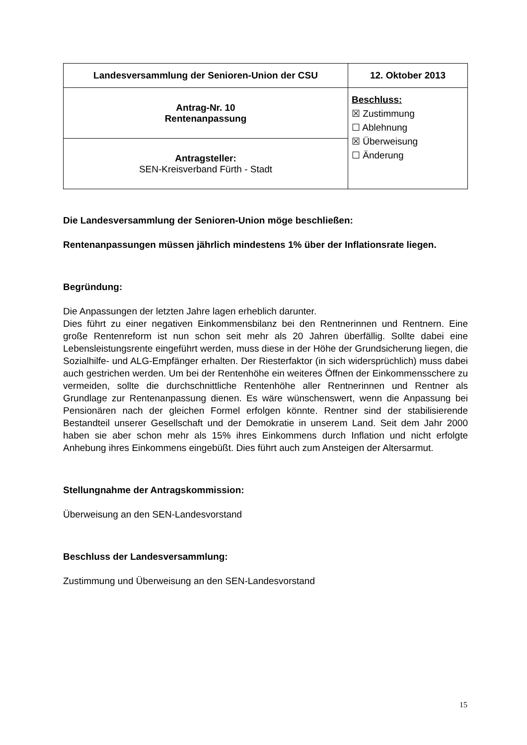| Landesversammlung der Senioren-Union der CSU | 12. Oktober 2013 |
| Antrag-Nr. 10 Rentenanpassung | Beschluss: ☒ Zustimmung ☐ Ablehnung ☒ Überweisung ☐ Änderung |
| Antragsteller: SEN-Kreisverband Fürth - Stadt | |
Die Landesversammlung der Senioren-Union möge beschließen:
Rentenanpassungen müssen jährlich mindestens 1% über der Inflationsrate liegen.
Begründung:
Die Anpassungen der letzten Jahre lagen erheblich darunter.
Dies führt zu einer negativen Einkommensbilanz bei den Rentnerinnen und Rentnern. Eine große Rentenreform ist nun schon seit mehr als 20 Jahren überfällig. Sollte dabei eine Lebensleistungsrente eingeführt werden, muss diese in der Höhe der Grundsicherung liegen, die Sozialhilfe- und ALG-Empfänger erhalten. Der Riesterfaktor (in sich widersprüchlich) muss dabei auch gestrichen werden. Um bei der Rentenhöhe ein weiteres Öffnen der Einkommensschere zu vermeiden, sollte die durchschnittliche Rentenhöhe aller Rentnerinnen und Rentner als Grundlage zur Rentenanpassung dienen. Es wäre wünschenswert, wenn die Anpassung bei Pensionären nach der gleichen Formel erfolgen könnte. Rentner sind der stabilisierende Bestandteil unserer Gesellschaft und der Demokratie in unserem Land. Seit dem Jahr 2000 haben sie aber schon mehr als 15% ihres Einkommens durch Inflation und nicht erfolgte Anhebung ihres Einkommens eingebüßt. Dies führt auch zum Ansteigen der Altersarmut.
Stellungnahme der Antragskommission:
Überweisung an den SEN-Landesvorstand
Beschluss der Landesversammlung:
Zustimmung und Überweisung an den SEN-Landesvorstand
15